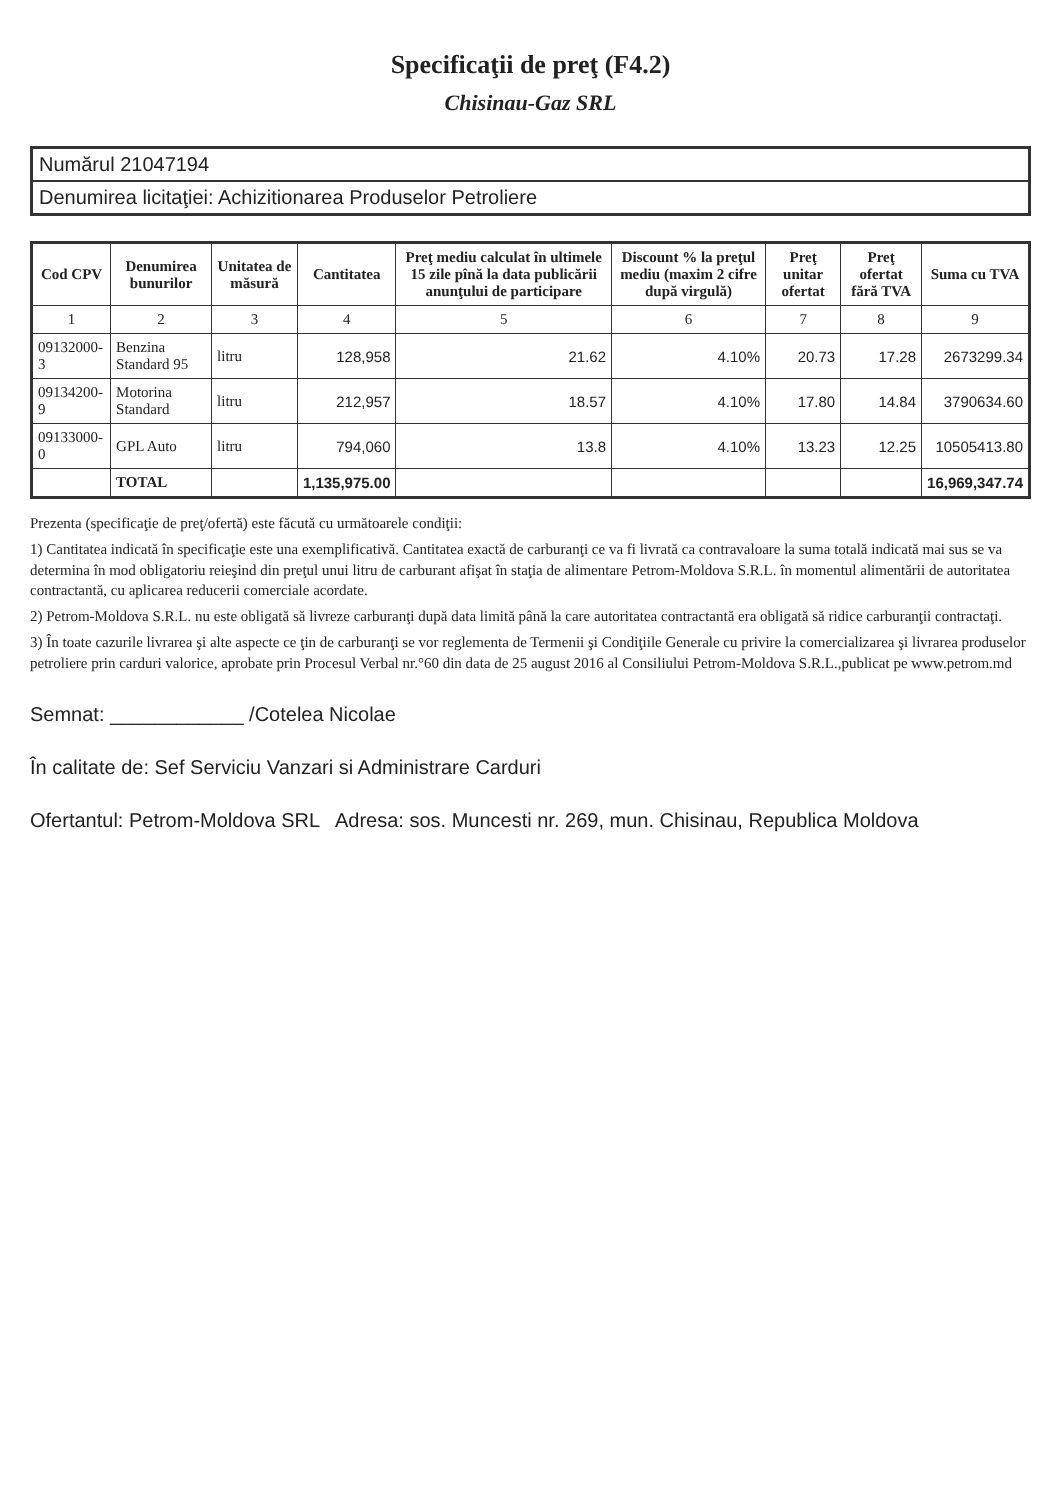Specificaţii de preţ (F4.2)
Chisinau-Gaz SRL
| Numărul 21047194 |
| Denumirea licitaţiei: Achizitionarea Produselor Petroliere |
| Cod CPV | Denumirea bunurilor | Unitatea de măsură | Cantitatea | Preţ mediu calculat în ultimele 15 zile pînă la data publicării anunţului de participare | Discount % la preţul mediu (maxim 2 cifre după virgulă) | Preţ unitar ofertat | Preţ ofertat fără TVA | Suma cu TVA |
| --- | --- | --- | --- | --- | --- | --- | --- | --- |
| 1 | 2 | 3 | 4 | 5 | 6 | 7 | 8 | 9 |
| 09132000-3 | Benzina Standard 95 | litru | 128,958 | 21.62 | 4.10% | 20.73 | 17.28 | 2673299.34 |
| 09134200-9 | Motorina Standard | litru | 212,957 | 18.57 | 4.10% | 17.80 | 14.84 | 3790634.60 |
| 09133000-0 | GPL Auto | litru | 794,060 | 13.8 | 4.10% | 13.23 | 12.25 | 10505413.80 |
| | TOTAL | | 1,135,975.00 | | | | | 16,969,347.74 |
Prezenta (specificaţie de preţ/ofertă) este făcută cu următoarele condiţii:
1) Cantitatea indicată în specificaţie este una exemplificativă. Cantitatea exactă de carburanţi ce va fi livrată ca contravaloare la suma totală indicată mai sus se va determina în mod obligatoriu reieşind din preţul unui litru de carburant afişat în staţia de alimentare Petrom-Moldova S.R.L. în momentul alimentării de autoritatea contractantă, cu aplicarea reducerii comerciale acordate.
2) Petrom-Moldova S.R.L. nu este obligată să livreze carburanţi după data limită până la care autoritatea contractantă era obligată să ridice carburanţii contractaţi.
3) În toate cazurile livrarea şi alte aspecte ce ţin de carburanţi se vor reglementa de Termenii şi Condiţiile Generale cu privire la comercializarea şi livrarea produselor petroliere prin carduri valorice, aprobate prin Procesul Verbal nr.°60 din data de 25 august 2016 al Consiliului Petrom-Moldova S.R.L.,publicat pe www.petrom.md
Semnat: ____________ /Cotelea Nicolae
În calitate de: Sef Serviciu Vanzari si Administrare Carduri
Ofertantul: Petrom-Moldova SRL Adresa: sos. Muncesti nr. 269, mun. Chisinau, Republica Moldova